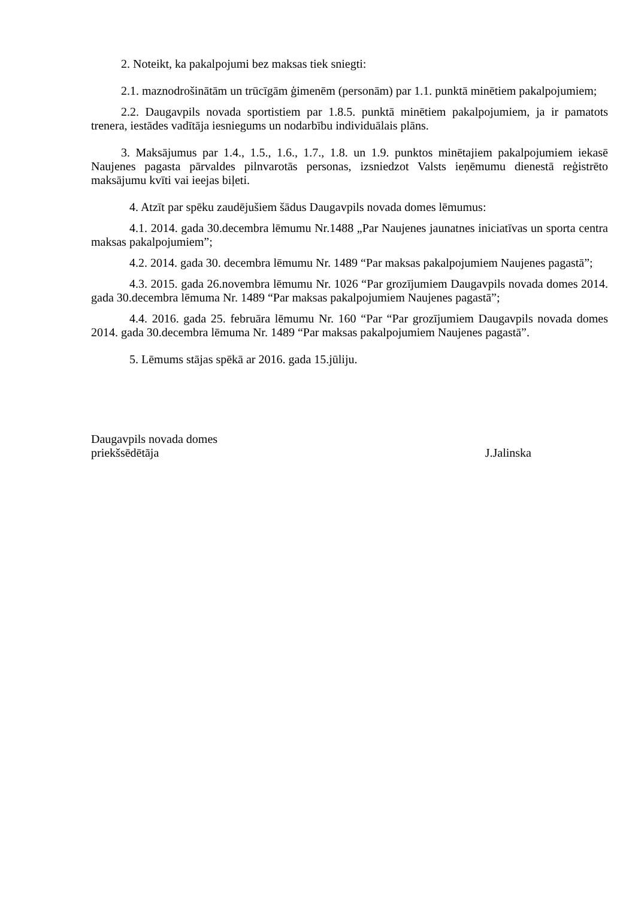2. Noteikt, ka pakalpojumi bez maksas tiek sniegti:
2.1. maznodrošinātām un trūcīgām ģimenēm (personām) par 1.1. punktā minētiem pakalpojumiem;
2.2. Daugavpils novada sportistiem par 1.8.5. punktā minētiem pakalpojumiem, ja ir pamatots trenera, iestādes vadītāja iesniegums un nodarbību individuālais plāns.
3. Maksājumus par 1.4., 1.5., 1.6., 1.7., 1.8. un 1.9. punktos minētajiem pakalpojumiem iekasē Naujenes pagasta pārvaldes pilnvarotās personas, izsniedzot Valsts ieņēmumu dienestā reģistrēto maksājumu kvīti vai ieejas biļeti.
4. Atzīt par spēku zaudējušiem šādus Daugavpils novada domes lēmumus:
4.1. 2014. gada 30.decembra lēmumu Nr.1488 „Par Naujenes jaunatnes iniciatīvas un sporta centra maksas pakalpojumiem”;
4.2. 2014. gada 30. decembra lēmumu Nr. 1489 “Par maksas pakalpojumiem Naujenes pagastā”;
4.3. 2015. gada 26.novembra lēmumu Nr. 1026 “Par grozījumiem Daugavpils novada domes 2014. gada 30.decembra lēmuma Nr. 1489 “Par maksas pakalpojumiem Naujenes pagastā”;
4.4. 2016. gada 25. februāra lēmumu Nr. 160 “Par “Par grozījumiem Daugavpils novada domes 2014. gada 30.decembra lēmuma Nr. 1489 “Par maksas pakalpojumiem Naujenes pagastā”.
5. Lēmums stājas spēkā ar 2016. gada 15.jūliju.
Daugavpils novada domes
priekšsēdētāja
J.Jalinska